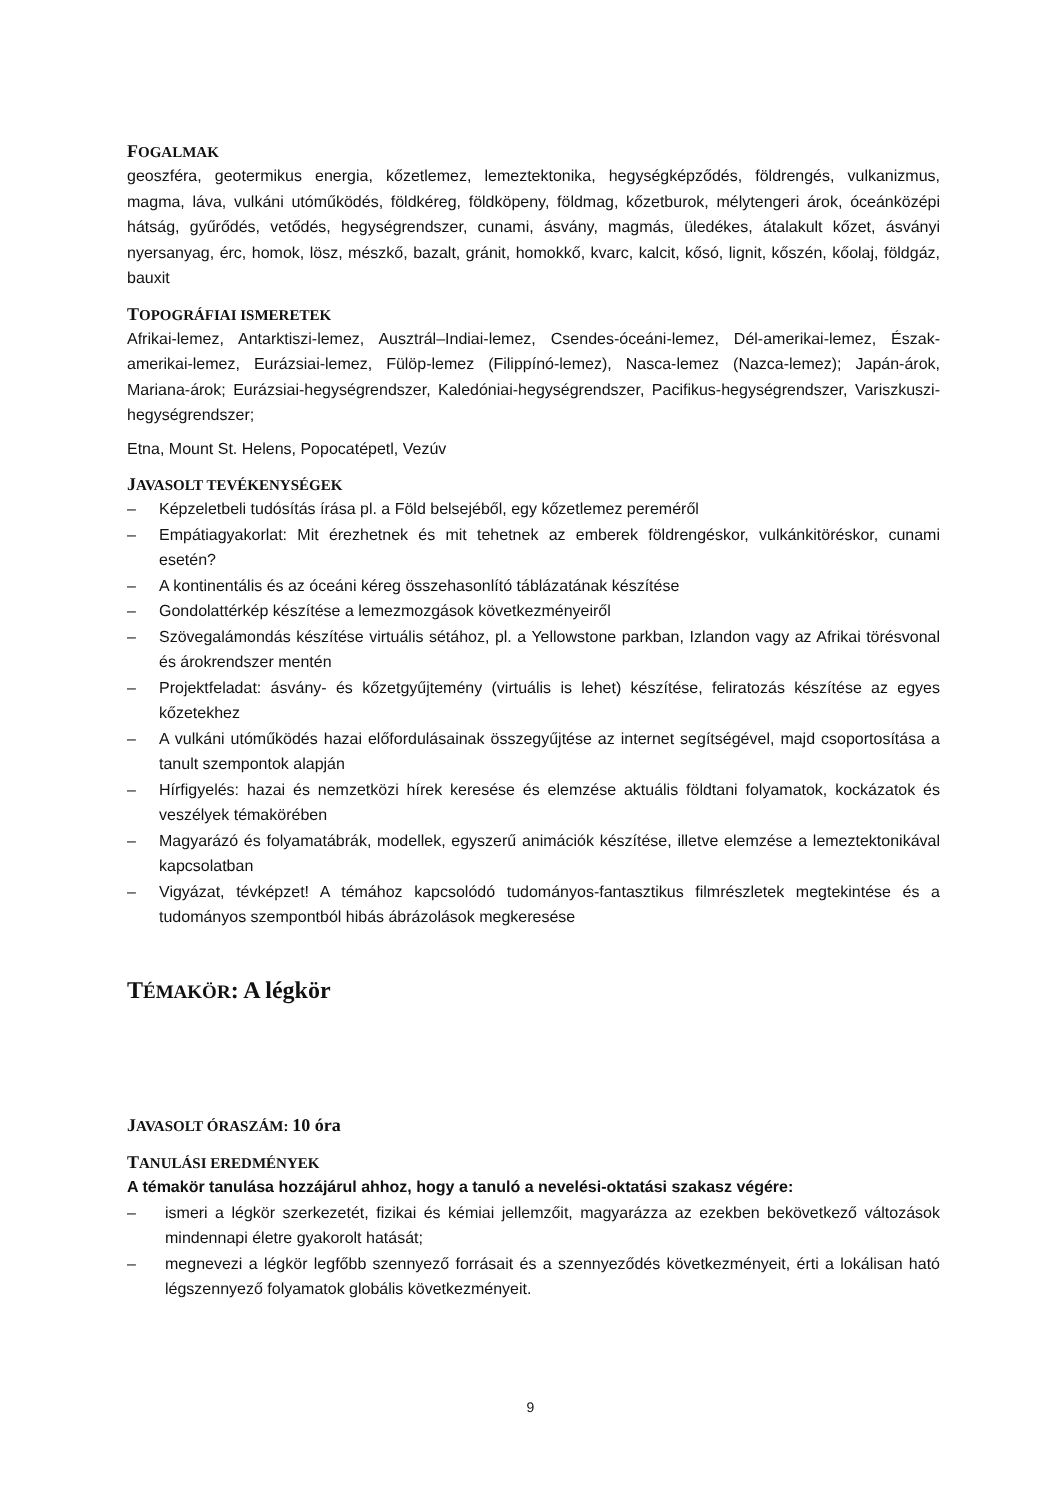FOGALMAK
geoszféra, geotermikus energia, kőzetlemez, lemeztektonika, hegységképződés, földrengés, vulkanizmus, magma, láva, vulkáni utóműködés, földkéreg, földköpeny, földmag, kőzetburok, mélytengeri árok, óceánközépi hátság, gyűrődés, vetődés, hegységrendszer, cunami, ásvány, magmás, üledékes, átalakult kőzet, ásványi nyersanyag, érc, homok, lösz, mészkő, bazalt, gránit, homokkő, kvarc, kalcit, kősó, lignit, kőszén, kőolaj, földgáz, bauxit
TOPOGRÁFIAI ISMERETEK
Afrikai-lemez, Antarktiszi-lemez, Ausztrál–Indiai-lemez, Csendes-óceáni-lemez, Dél-amerikai-lemez, Észak-amerikai-lemez, Eurázsiai-lemez, Fülöp-lemez (Filippínó-lemez), Nasca-lemez (Nazca-lemez); Japán-árok, Mariana-árok; Eurázsiai-hegységrendszer, Kaledóniai-hegységrendszer, Pacifikus-hegységrendszer, Variszkuszi-hegységrendszer;
Etna, Mount St. Helens, Popocatépetl, Vezúv
JAVASOLT TEVÉKENYSÉGEK
– Képzeletbeli tudósítás írása pl. a Föld belsejéből, egy kőzetlemez pereméről
– Empátiagyakorlat: Mit érezhetnek és mit tehetnek az emberek földrengéskor, vulkánkitöréskor, cunami esetén?
– A kontinentális és az óceáni kéreg összehasonlító táblázatának készítése
– Gondolattérkép készítése a lemezmozgások következményeiről
– Szövegalámondás készítése virtuális sétához, pl. a Yellowstone parkban, Izlandon vagy az Afrikai törésvonal és árokrendszer mentén
– Projektfeladat: ásvány- és kőzetgyűjtemény (virtuális is lehet) készítése, feliratozás készítése az egyes kőzetekhez
– A vulkáni utóműködés hazai előfordulásainak összegyűjtése az internet segítségével, majd csoportosítása a tanult szempontok alapján
– Hírfigyelés: hazai és nemzetközi hírek keresése és elemzése aktuális földtani folyamatok, kockázatok és veszélyek témakörében
– Magyarázó és folyamatábrák, modellek, egyszerű animációk készítése, illetve elemzése a lemeztektonikával kapcsolatban
– Vigyázat, tévképzet! A témához kapcsolódó tudományos-fantasztikus filmrészletek megtekintése és a tudományos szempontból hibás ábrázolások megkeresése
TÉMAKÖR: A légkör
JAVASOLT ÓRASZÁM: 10 óra
TANULÁSI EREDMÉNYEK
A témakör tanulása hozzájárul ahhoz, hogy a tanuló a nevelési-oktatási szakasz végére:
– ismeri a légkör szerkezetét, fizikai és kémiai jellemzőit, magyarázza az ezekben bekövetkező változások mindennapi életre gyakorolt hatását;
– megnevezi a légkör legfőbb szennyező forrásait és a szennyeződés következményeit, érti a lokálisan ható légszennyező folyamatok globális következményeit.
9